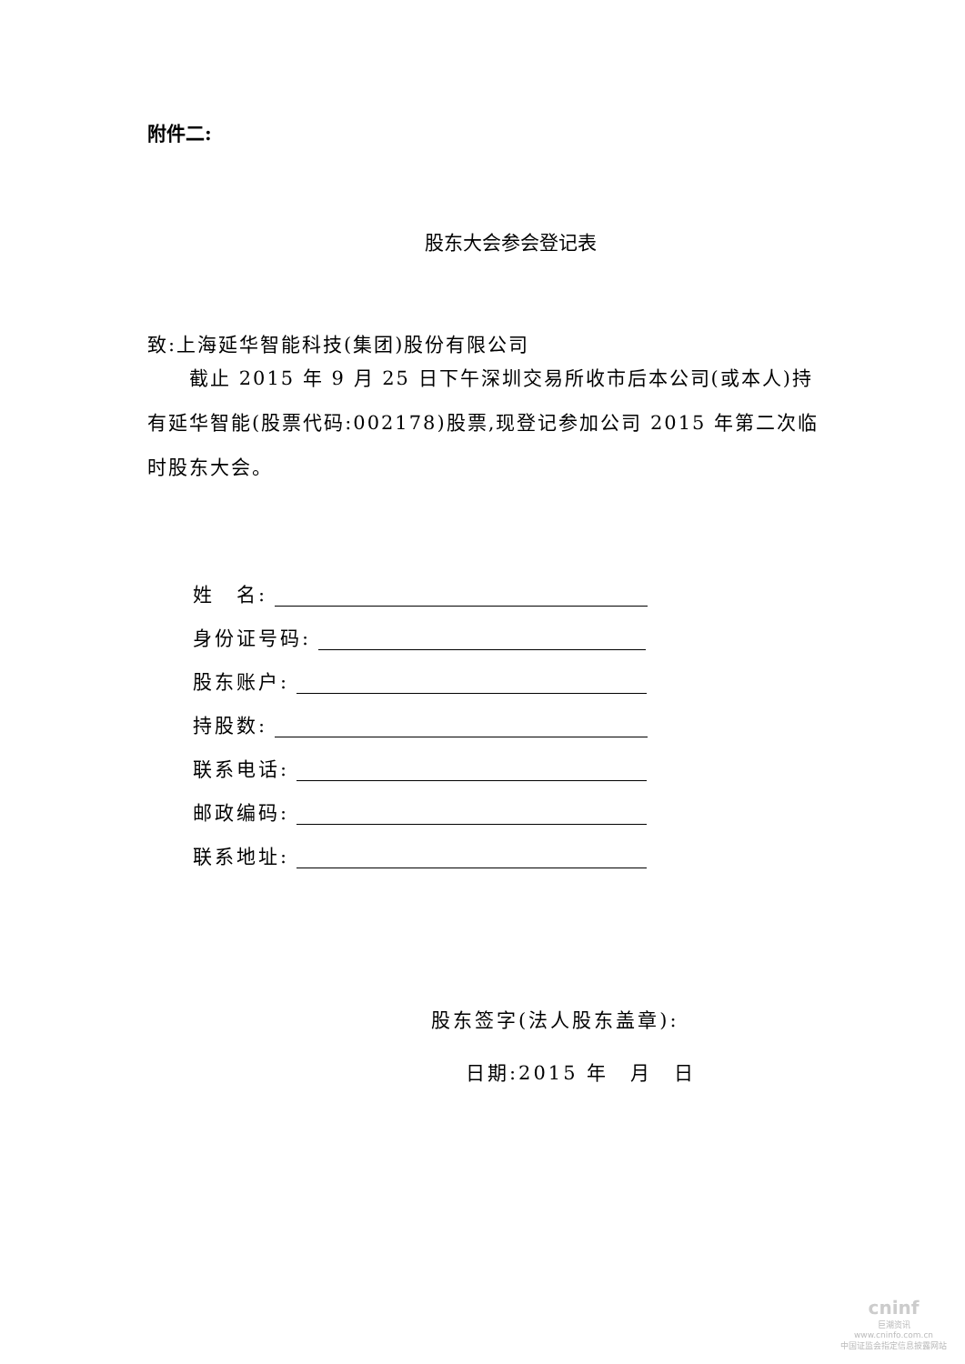附件二:
股东大会参会登记表
致:上海延华智能科技(集团)股份有限公司
  截止 2015 年 9 月 25 日下午深圳交易所收市后本公司(或本人)持有延华智能(股票代码:002178)股票,现登记参加公司 2015 年第二次临时股东大会。
姓 名:
身份证号码:
股东账户:
持股数:
联系电话:
邮政编码:
联系地址:
股东签字(法人股东盖章):
日期:2015 年 月 日
cninf
巨潮资讯
www.cninfo.com.cn
中国证监会指定信息披露网站